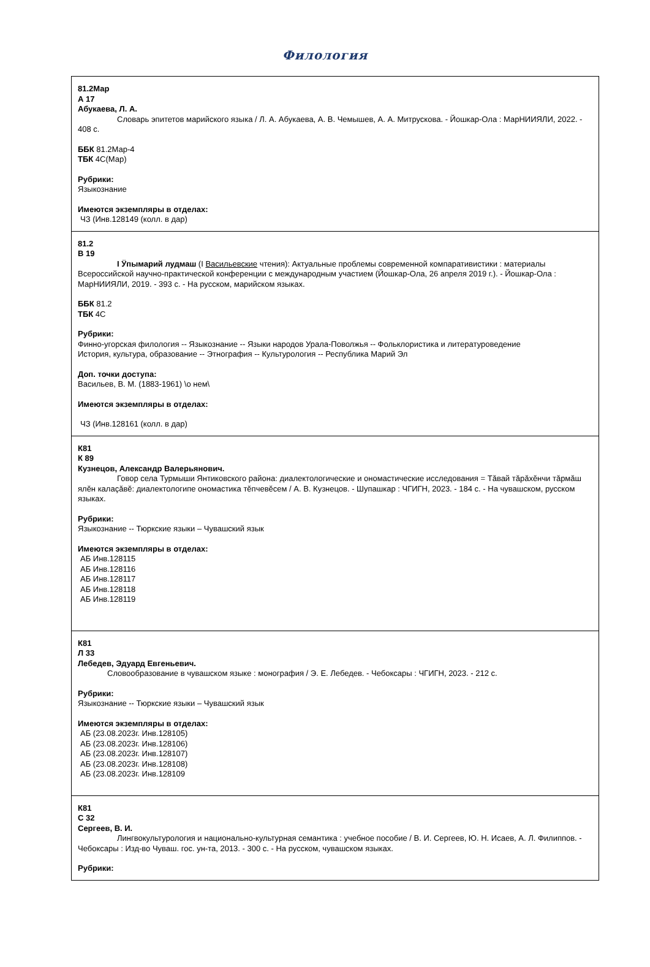Филология
| 81.2Мар А 17 Абукаева, Л. А. Словарь эпитетов марийского языка / Л. А. Абукаева, А. В. Чемышев, А. А. Митрускова. - Йошкар-Ола : МарНИИЯЛИ, 2022. - 408 с. ББК 81.2Мар-4 ТБК 4С(Мар) Рубрики: Языкознание Имеются экземпляры в отделах: ЧЗ (Инв.128149 (колл. в дар) |
| 81.2 В 19 I Ӱпымарий лудмаш (I Васильевские чтения): Актуальные проблемы современной компаративистики : материалы Всероссийской научно-практической конференции с международным участием (Йошкар-Ола, 26 апреля 2019 г.). - Йошкар-Ола : МарНИИЯЛИ, 2019. - 393 с. - На русском, марийском языках. ББК 81.2 ТБК 4С Рубрики: Финно-угорская филология -- Языкознание -- Языки народов Урала-Поволжья -- Фольклористика и литературоведение История, культура, образование -- Этнография -- Культурология -- Республика Марий Эл Доп. точки доступа: Васильев, В. М. (1883-1961) \о нем\ Имеются экземпляры в отделах: ЧЗ (Инв.128161 (колл. в дар) |
| К81 К 89 Кузнецов, Александр Валерьянович. Говор села Турмыши Янтиковского района: диалектологические и ономастические исследования = Тăвай тăрăхĕнчи тăрмăш ялĕн калаçăвĕ: диалектологипе ономастика тĕпчевĕсем / А. В. Кузнецов. - Шупашкар : ЧГИГН, 2023. - 184 с. - На чувашском, русском языках. Рубрики: Языкознание -- Тюркские языки – Чувашский язык Имеются экземпляры в отделах: АБ Инв.128115 АБ Инв.128116 АБ Инв.128117 АБ Инв.128118 АБ Инв.128119 |
| К81 Л 33 Лебедев, Эдуард Евгеньевич. Словообразование в чувашском языке : монография / Э. Е. Лебедев. - Чебоксары : ЧГИГН, 2023. - 212 с. Рубрики: Языкознание -- Тюркские языки – Чувашский язык Имеются экземпляры в отделах: АБ (23.08.2023г. Инв.128105) АБ (23.08.2023г. Инв.128106) АБ (23.08.2023г. Инв.128107) АБ (23.08.2023г. Инв.128108) АБ (23.08.2023г. Инв.128109 |
| К81 С 32 Сергеев, В. И. Лингвокультурология и национально-культурная семантика : учебное пособие / В. И. Сергеев, Ю. Н. Исаев, А. Л. Филиппов. - Чебоксары : Изд-во Чуваш. гос. ун-та, 2013. - 300 с. - На русском, чувашском языках. Рубрики: |